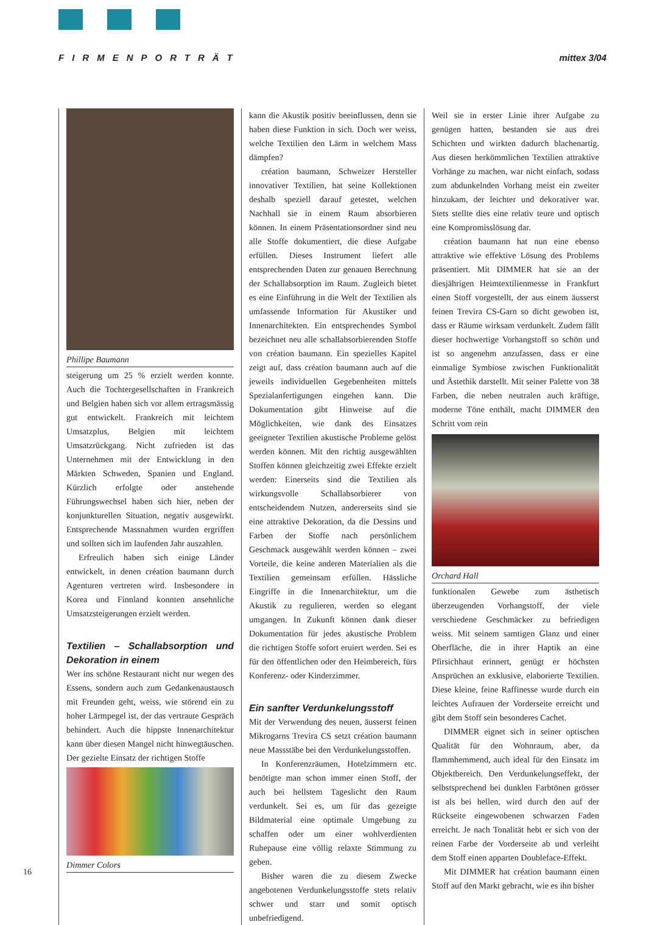FIRMENPORTRÄT mittex 3/04
Phillipe Baumann
steigerung um 25 % erzielt werden konnte. Auch die Tochtergesellschaften in Frankreich und Belgien haben sich vor allem ertragsmässig gut entwickelt. Frankreich mit leichtem Umsatzplus, Belgien mit leichtem Umsatzrückgang. Nicht zufrieden ist das Unternehmen mit der Entwicklung in den Märkten Schweden, Spanien und England. Kürzlich erfolgte oder anstehende Führungswechsel haben sich hier, neben der konjunkturellen Situation, negativ ausgewirkt. Entsprechende Massnahmen wurden ergriffen und sollten sich im laufenden Jahr auszahlen.
Erfreulich haben sich einige Länder entwickelt, in denen création baumann durch Agenturen vertreten wird. Insbesondere in Korea und Finnland konnten ansehnliche Umsatzsteigerungen erzielt werden.
Textilien – Schallabsorption und Dekoration in einem
Wer ins schöne Restaurant nicht nur wegen des Essens, sondern auch zum Gedankenaustausch mit Freunden geht, weiss, wie störend ein zu hoher Lärmpegel ist, der das vertraute Gespräch behindert. Auch die hippste Innenarchitektur kann über diesen Mangel nicht hinwegtäuschen. Der gezielte Einsatz der richtigen Stoffe
Dimmer Colors
kann die Akustik positiv beeinflussen, denn sie haben diese Funktion in sich. Doch wer weiss, welche Textilien den Lärm in welchem Mass dämpfen?
création baumann, Schweizer Hersteller innovativer Textilien, hat seine Kollektionen deshalb speziell darauf getestet, welchen Nachhall sie in einem Raum absorbieren können. In einem Präsentationsordner sind neu alle Stoffe dokumentiert, die diese Aufgabe erfüllen. Dieses Instrument liefert alle entsprechenden Daten zur genauen Berechnung der Schallabsorption im Raum. Zugleich bietet es eine Einführung in die Welt der Textilien als umfassende Information für Akustiker und Innenarchitekten. Ein entsprechendes Symbol bezeichnet neu alle schallabsorbierenden Stoffe von création baumann. Ein spezielles Kapitel zeigt auf, dass création baumann auch auf die jeweils individuellen Gegebenheiten mittels Spezialanfertigungen eingehen kann. Die Dokumentation gibt Hinweise auf die Möglichkeiten, wie dank des Einsatzes geeigneter Textilien akustische Probleme gelöst werden können. Mit den richtig ausgewählten Stoffen können gleichzeitig zwei Effekte erzielt werden: Einerseits sind die Textilien als wirkungsvolle Schallabsorbierer von entscheidendem Nutzen, andererseits sind sie eine attraktive Dekoration, da die Dessins und Farben der Stoffe nach persönlichem Geschmack ausgewählt werden können – zwei Vorteile, die keine anderen Materialien als die Textilien gemeinsam erfüllen. Hässliche Eingriffe in die Innenarchitektur, um die Akustik zu regulieren, werden so elegant umgangen. In Zukunft können dank dieser Dokumentation für jedes akustische Problem die richtigen Stoffe sofort eruiert werden. Sei es für den öffentlichen oder den Heimbereich, fürs Konferenz- oder Kinderzimmer.
Ein sanfter Verdunkelungsstoff
Mit der Verwendung des neuen, äusserst feinen Mikrogarns Trevira CS setzt création baumann neue Massstäbe bei den Verdunkelungsstoffen.
In Konferenzräumen, Hotelzimmern etc. benötigte man schon immer einen Stoff, der auch bei hellstem Tageslicht den Raum verdunkelt. Sei es, um für das gezeigte Bildmaterial eine optimale Umgebung zu schaffen oder um einer wohlverdienten Ruhepause eine völlig relaxte Stimmung zu geben.
Bisher waren die zu diesem Zwecke angebotenen Verdunkelungsstoffe stets relativ schwer und starr und somit optisch unbefriedigend.
Weil sie in erster Linie ihrer Aufgabe zu genügen hatten, bestanden sie aus drei Schichten und wirkten dadurch blachenartig. Aus diesen herkömmlichen Textilien attraktive Vorhänge zu machen, war nicht einfach, sodass zum abdunkelnden Vorhang meist ein zweiter hinzukam, der leichter und dekorativer war. Stets stellte dies eine relativ teure und optisch eine Kompromisslösung dar.
création baumann hat nun eine ebenso attraktive wie effektive Lösung des Problems präsentiert. Mit DIMMER hat sie an der diesjährigen Heimtextilienmesse in Frankfurt einen Stoff vorgestellt, der aus einem äusserst feinen Trevira CS-Garn so dicht gewoben ist, dass er Räume wirksam verdunkelt. Zudem fällt dieser hochwertige Vorhangstoff so schön und ist so angenehm anzufassen, dass er eine einmalige Symbiose zwischen Funktionalität und Ästethik darstellt. Mit seiner Palette von 38 Farben, die neben neutralen auch kräftige, moderne Töne enthält, macht DIMMER den Schritt vom rein
Orchard Hall
funktionalen Gewebe zum ästhetisch überzeugenden Vorhangstoff, der viele verschiedene Geschmäcker zu befriedigen weiss. Mit seinem samtigen Glanz und einer Oberfläche, die in ihrer Haptik an eine Pfirsichhaut erinnert, genügt er höchsten Ansprüchen an exklusive, elaborierte Textilien. Diese kleine, feine Raffinesse wurde durch ein leichtes Aufrauen der Vorderseite erreicht und gibt dem Stoff sein besonderes Cachet.
DIMMER eignet sich in seiner optischen Qualität für den Wohnraum, aber, da flammhemmend, auch ideal für den Einsatz im Objektbereich. Den Verdunkelungseffekt, der selbstsprechend bei dunklen Farbtönen grösser ist als bei hellen, wird durch den auf der Rückseite eingewobenen schwarzen Faden erreicht. Je nach Tonalität hebt er sich von der reinen Farbe der Vorderseite ab und verleiht dem Stoff einen apparten Doubleface-Effekt.
Mit DIMMER hat création baumann einen Stoff auf den Markt gebracht, wie es ihn bisher
16